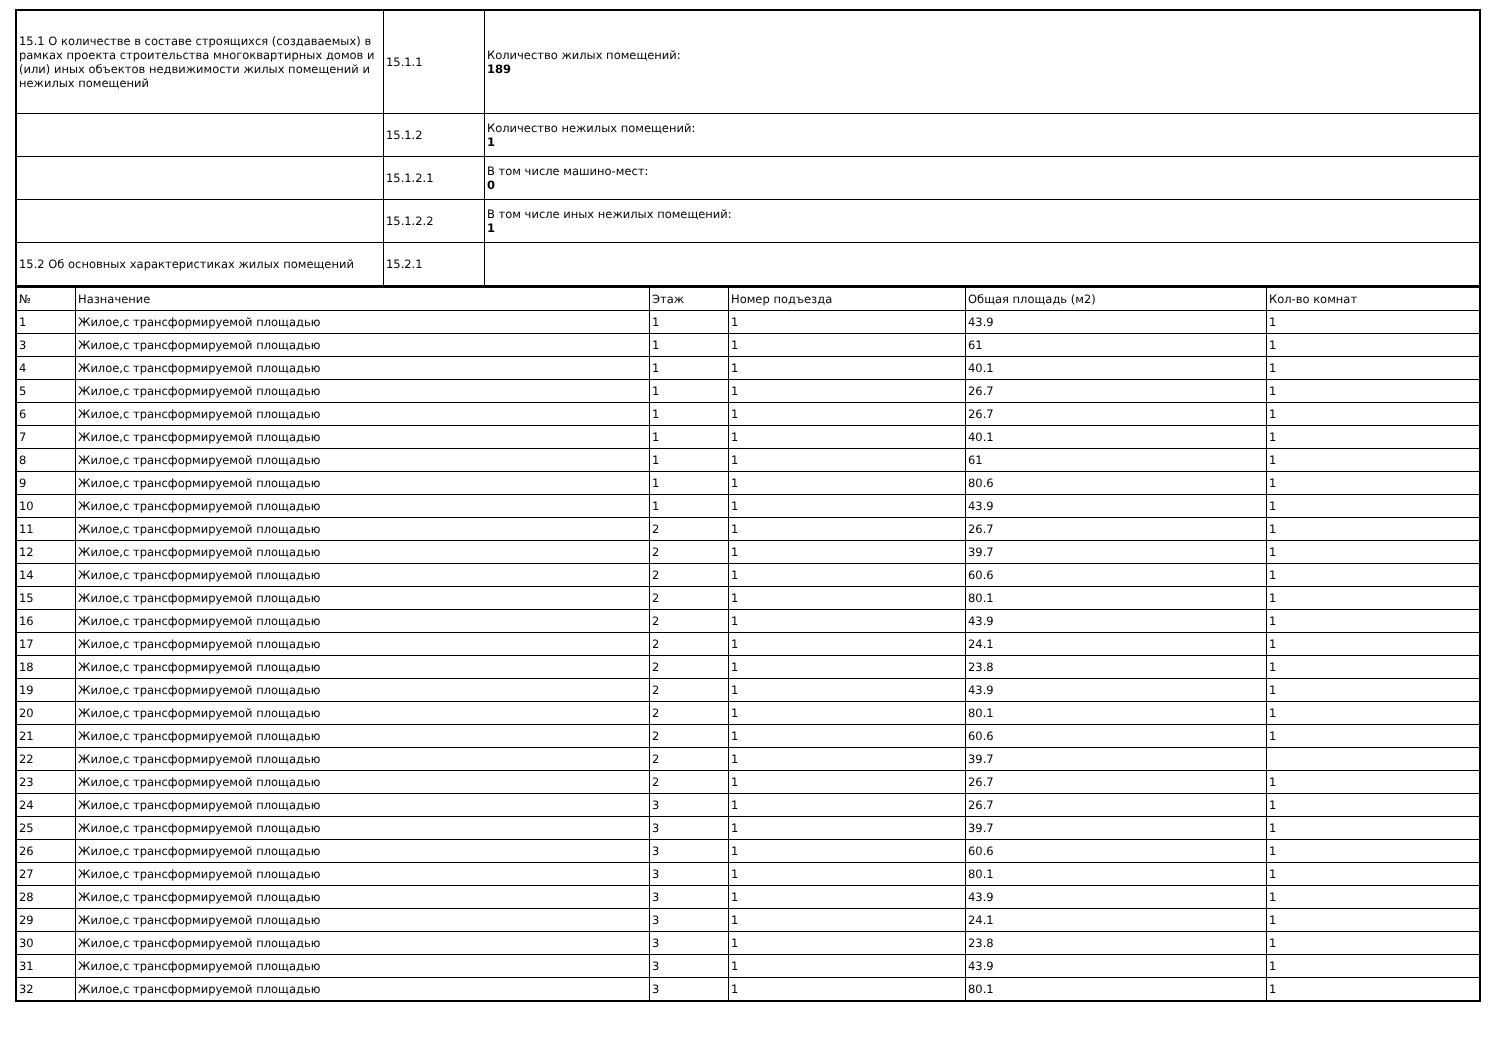| 15.1 О количестве в составе строящихся (создаваемых) в рамках проекта строительства многоквартирных домов и (или) иных объектов недвижимости жилых помещений и нежилых помещений | 15.1.1 | Количество жилых помещений: 189 |
| | 15.1.2 | Количество нежилых помещений: 1 |
| | 15.1.2.1 | В том числе машино-мест: 0 |
| | 15.1.2.2 | В том числе иных нежилых помещений: 1 |
| 15.2 Об основных характеристиках жилых помещений | 15.2.1 | |
| № | Назначение | Этаж | Номер подъезда | Общая площадь (м2) | Кол-во комнат |
| --- | --- | --- | --- | --- | --- |
| 1 | Жилое,с трансформируемой площадью | 1 | 1 | 43.9 | 1 |
| 3 | Жилое,с трансформируемой площадью | 1 | 1 | 61 | 1 |
| 4 | Жилое,с трансформируемой площадью | 1 | 1 | 40.1 | 1 |
| 5 | Жилое,с трансформируемой площадью | 1 | 1 | 26.7 | 1 |
| 6 | Жилое,с трансформируемой площадью | 1 | 1 | 26.7 | 1 |
| 7 | Жилое,с трансформируемой площадью | 1 | 1 | 40.1 | 1 |
| 8 | Жилое,с трансформируемой площадью | 1 | 1 | 61 | 1 |
| 9 | Жилое,с трансформируемой площадью | 1 | 1 | 80.6 | 1 |
| 10 | Жилое,с трансформируемой площадью | 1 | 1 | 43.9 | 1 |
| 11 | Жилое,с трансформируемой площадью | 2 | 1 | 26.7 | 1 |
| 12 | Жилое,с трансформируемой площадью | 2 | 1 | 39.7 | 1 |
| 14 | Жилое,с трансформируемой площадью | 2 | 1 | 60.6 | 1 |
| 15 | Жилое,с трансформируемой площадью | 2 | 1 | 80.1 | 1 |
| 16 | Жилое,с трансформируемой площадью | 2 | 1 | 43.9 | 1 |
| 17 | Жилое,с трансформируемой площадью | 2 | 1 | 24.1 | 1 |
| 18 | Жилое,с трансформируемой площадью | 2 | 1 | 23.8 | 1 |
| 19 | Жилое,с трансформируемой площадью | 2 | 1 | 43.9 | 1 |
| 20 | Жилое,с трансформируемой площадью | 2 | 1 | 80.1 | 1 |
| 21 | Жилое,с трансформируемой площадью | 2 | 1 | 60.6 | 1 |
| 22 | Жилое,с трансформируемой площадью | 2 | 1 | 39.7 | |
| 23 | Жилое,с трансформируемой площадью | 2 | 1 | 26.7 | 1 |
| 24 | Жилое,с трансформируемой площадью | 3 | 1 | 26.7 | 1 |
| 25 | Жилое,с трансформируемой площадью | 3 | 1 | 39.7 | 1 |
| 26 | Жилое,с трансформируемой площадью | 3 | 1 | 60.6 | 1 |
| 27 | Жилое,с трансформируемой площадью | 3 | 1 | 80.1 | 1 |
| 28 | Жилое,с трансформируемой площадью | 3 | 1 | 43.9 | 1 |
| 29 | Жилое,с трансформируемой площадью | 3 | 1 | 24.1 | 1 |
| 30 | Жилое,с трансформируемой площадью | 3 | 1 | 23.8 | 1 |
| 31 | Жилое,с трансформируемой площадью | 3 | 1 | 43.9 | 1 |
| 32 | Жилое,с трансформируемой площадью | 3 | 1 | 80.1 | 1 |